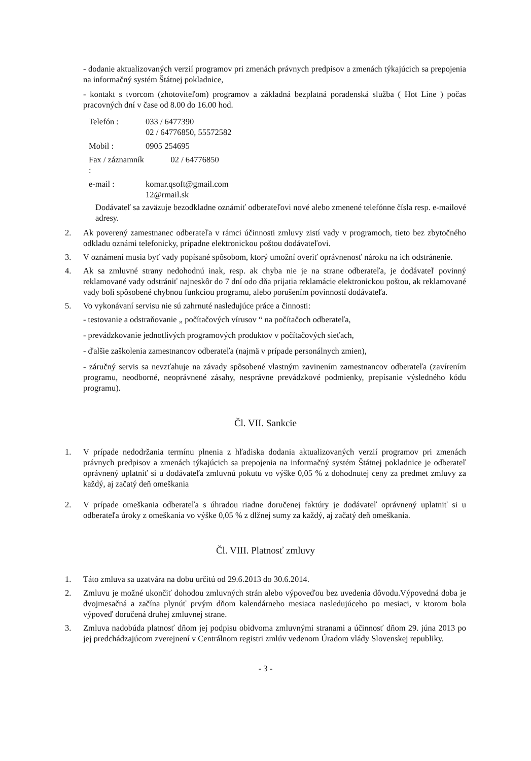- dodanie aktualizovaných verzií programov pri zmenách právnych predpisov a zmenách týkajúcich sa prepojenia na informačný systém Štátnej pokladnice,
- kontakt s tvorcom (zhotoviteľom) programov a základná bezplatná poradenská služba ( Hot Line ) počas pracovných dní v čase od 8.00 do 16.00 hod.
| Telefón : | 033 / 6477390 02 / 64776850, 55572582 |
| Mobil : | 0905 254695 |
| Fax / záznamník : | 02 / 64776850 |
| e-mail : | komar.qsoft@gmail.com 12@rmail.sk |
Dodávateľ sa zaväzuje bezodkladne oznámiť odberateľovi nové alebo zmenené telefónne čísla resp. e-mailové adresy.
2. Ak poverený zamestnanec odberateľa v rámci účinnosti zmluvy zistí vady v programoch, tieto bez zbytočného odkladu oznámi telefonicky, prípadne elektronickou poštou dodávateľovi.
3. V oznámení musia byť vady popísané spôsobom, ktorý umožní overiť oprávnenosť nároku na ich odstránenie.
4. Ak sa zmluvné strany nedohodnú inak, resp. ak chyba nie je na strane odberateľa, je dodávateľ povinný reklamované vady odstrániť najneskôr do 7 dní odo dňa prijatia reklamácie elektronickou poštou, ak reklamované vady boli spôsobené chybnou funkciou programu, alebo porušením povinností dodávateľa.
5. Vo vykonávaní servisu nie sú zahrnuté nasledujúce práce a činnosti:
- testovanie a odstraňovanie „ počítačových vírusov “ na počítačoch odberateľa,
- prevádzkovanie jednotlivých programových produktov v počítačových sieťach,
- ďalšie zaškolenia zamestnancov odberateľa (najmä v prípade personálnych zmien),
- záručný servis sa nevzťahuje na závady spôsobené vlastným zavinením zamestnancov odberateľa (zavírením programu, neodborné, neoprávnené zásahy, nesprávne prevádzkové podmienky, prepísanie výsledného kódu programu).
Čl. VII. Sankcie
1. V prípade nedodržania termínu plnenia z hľadiska dodania aktualizovaných verzií programov pri zmenách právnych predpisov a zmenách týkajúcich sa prepojenia na informačný systém Štátnej pokladnice je odberateľ oprávnený uplatniť si u dodávateľa zmluvnú pokutu vo výške 0,05 % z dohodnutej ceny za predmet zmluvy za každý, aj začatý deň omeškania
2. V prípade omeškania odberateľa s úhradou riadne doručenej faktúry je dodávateľ oprávnený uplatniť si u odberateľa úroky z omeškania vo výške 0,05 % z dlžnej sumy za každý, aj začatý deň omeškania.
Čl. VIII. Platnosť zmluvy
1. Táto zmluva sa uzatvára na dobu určitú od 29.6.2013 do 30.6.2014.
2. Zmluvu je možné ukončiť dohodou zmluvných strán alebo výpoveďou bez uvedenia dôvodu.Výpovedná doba je dvojmesačná a začína plynúť prvým dňom kalendárneho mesiaca nasledujúceho po mesiaci, v ktorom bola výpoveď doručená druhej zmluvnej strane.
3. Zmluva nadobúda platnosť dňom jej podpisu obidvoma zmluvnými stranami a účinnosť dňom 29. júna 2013 po jej predchádzajúcom zverejnení v Centrálnom registri zmlúv vedenom Úradom vlády Slovenskej republiky.
- 3 -